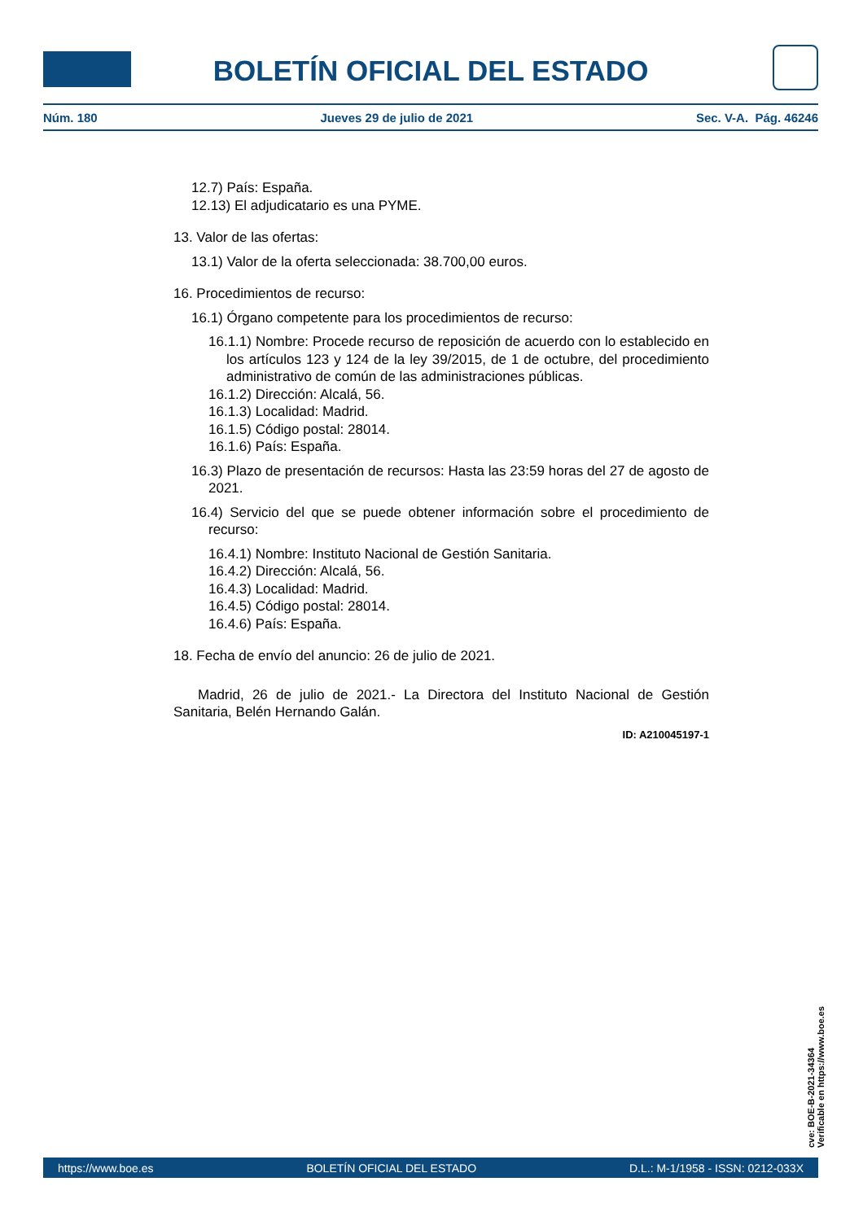BOLETÍN OFICIAL DEL ESTADO
Núm. 180 Jueves 29 de julio de 2021 Sec. V-A. Pág. 46246
12.7) País: España.
12.13) El adjudicatario es una PYME.
13. Valor de las ofertas:
13.1) Valor de la oferta seleccionada: 38.700,00 euros.
16. Procedimientos de recurso:
16.1) Órgano competente para los procedimientos de recurso:
16.1.1) Nombre: Procede recurso de reposición de acuerdo con lo establecido en los artículos 123 y 124 de la ley 39/2015, de 1 de octubre, del procedimiento administrativo de común de las administraciones públicas.
16.1.2) Dirección: Alcalá, 56.
16.1.3) Localidad: Madrid.
16.1.5) Código postal: 28014.
16.1.6) País: España.
16.3) Plazo de presentación de recursos: Hasta las 23:59 horas del 27 de agosto de 2021.
16.4) Servicio del que se puede obtener información sobre el procedimiento de recurso:
16.4.1) Nombre: Instituto Nacional de Gestión Sanitaria.
16.4.2) Dirección: Alcalá, 56.
16.4.3) Localidad: Madrid.
16.4.5) Código postal: 28014.
16.4.6) País: España.
18. Fecha de envío del anuncio: 26 de julio de 2021.
Madrid, 26 de julio de 2021.- La Directora del Instituto Nacional de Gestión Sanitaria, Belén Hernando Galán.
ID: A210045197-1
cve: BOE-B-2021-34364
Verificable en https://www.boe.es
https://www.boe.es BOLETÍN OFICIAL DEL ESTADO D.L.: M-1/1958 - ISSN: 0212-033X